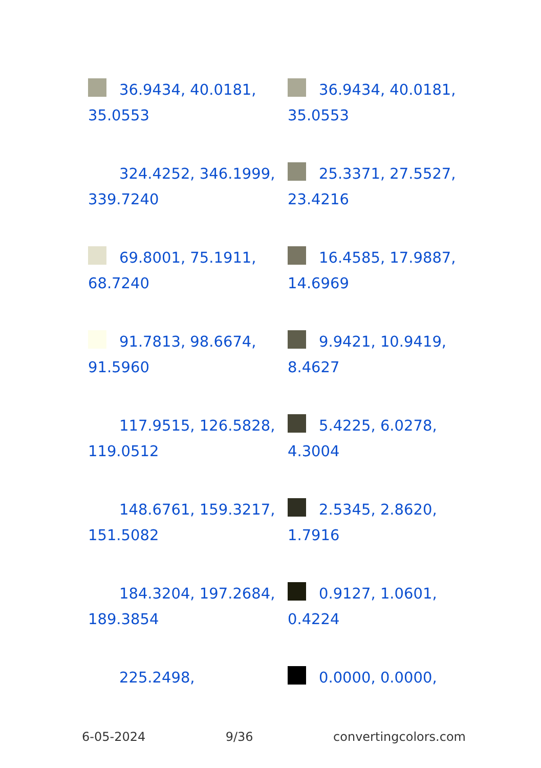36.9434, 40.0181, 35.0553
36.9434, 40.0181, 35.0553
324.4252, 346.1999, 339.7240
25.3371, 27.5527, 23.4216
69.8001, 75.1911, 68.7240
16.4585, 17.9887, 14.6969
91.7813, 98.6674, 91.5960
9.9421, 10.9419, 8.4627
117.9515, 126.5828, 119.0512
5.4225, 6.0278, 4.3004
148.6761, 159.3217, 151.5082
2.5345, 2.8620, 1.7916
184.3204, 197.2684, 189.3854
0.9127, 1.0601, 0.4224
225.2498,
0.0000, 0.0000,
6-05-2024 9/36 convertingcolors.com